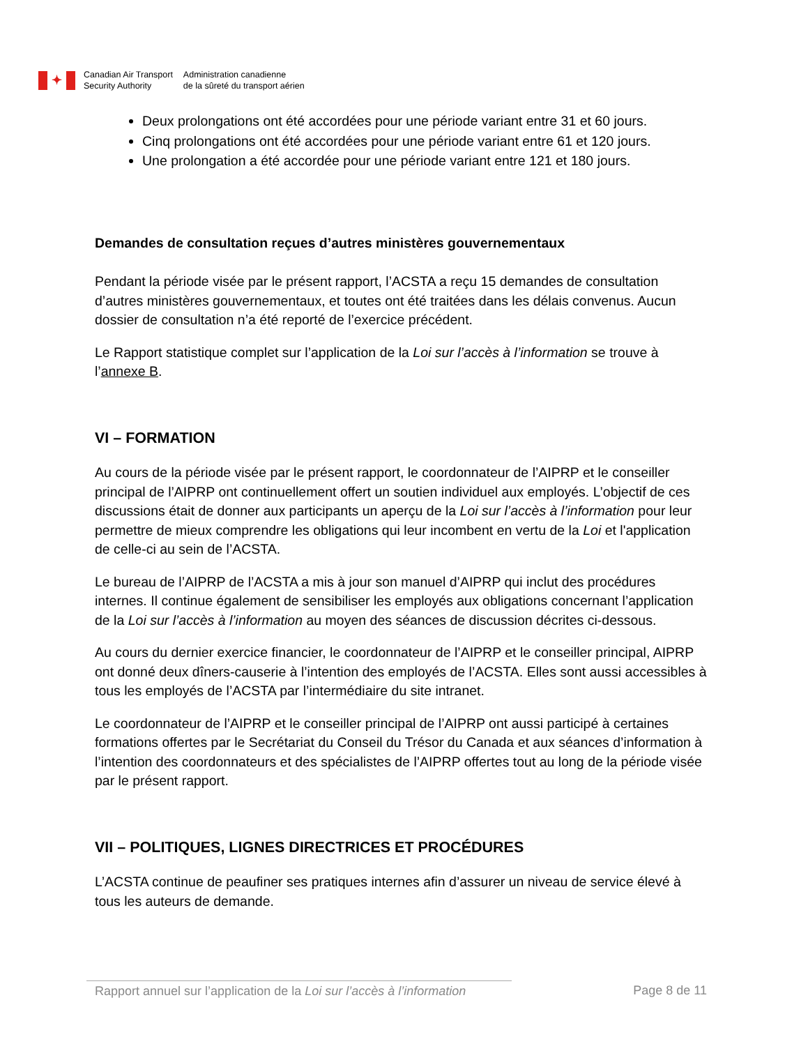✦
Canadian Air Transport
Security Authority
Administration canadienne
de la sûreté du transport aérien
Deux prolongations ont été accordées pour une période variant entre 31 et 60 jours.
Cinq prolongations ont été accordées pour une période variant entre 61 et 120 jours.
Une prolongation a été accordée pour une période variant entre 121 et 180 jours.
Demandes de consultation reçues d’autres ministères gouvernementaux
Pendant la période visée par le présent rapport, l’ACSTA a reçu 15 demandes de consultation d’autres ministères gouvernementaux, et toutes ont été traitées dans les délais convenus. Aucun dossier de consultation n’a été reporté de l’exercice précédent.
Le Rapport statistique complet sur l’application de la Loi sur l’accès à l’information se trouve à l’annexe B.
VI – FORMATION
Au cours de la période visée par le présent rapport, le coordonnateur de l’AIPRP et le conseiller principal de l’AIPRP ont continuellement offert un soutien individuel aux employés. L’objectif de ces discussions était de donner aux participants un aperçu de la Loi sur l’accès à l’information pour leur permettre de mieux comprendre les obligations qui leur incombent en vertu de la Loi et l'application de celle-ci au sein de l’ACSTA.
Le bureau de l’AIPRP de l’ACSTA a mis à jour son manuel d’AIPRP qui inclut des procédures internes. Il continue également de sensibiliser les employés aux obligations concernant l’application de la Loi sur l’accès à l’information au moyen des séances de discussion décrites ci-dessous.
Au cours du dernier exercice financier, le coordonnateur de l’AIPRP et le conseiller principal, AIPRP ont donné deux dîners-causerie à l’intention des employés de l’ACSTA. Elles sont aussi accessibles à tous les employés de l’ACSTA par l’intermédiaire du site intranet.
Le coordonnateur de l’AIPRP et le conseiller principal de l’AIPRP ont aussi participé à certaines formations offertes par le Secrétariat du Conseil du Trésor du Canada et aux séances d’information à l’intention des coordonnateurs et des spécialistes de l’AIPRP offertes tout au long de la période visée par le présent rapport.
VII – POLITIQUES, LIGNES DIRECTRICES ET PROCÉDURES
L’ACSTA continue de peaufiner ses pratiques internes afin d’assurer un niveau de service élevé à tous les auteurs de demande.
Rapport annuel sur l’application de la Loi sur l’accès à l’information
Page 8 de 11